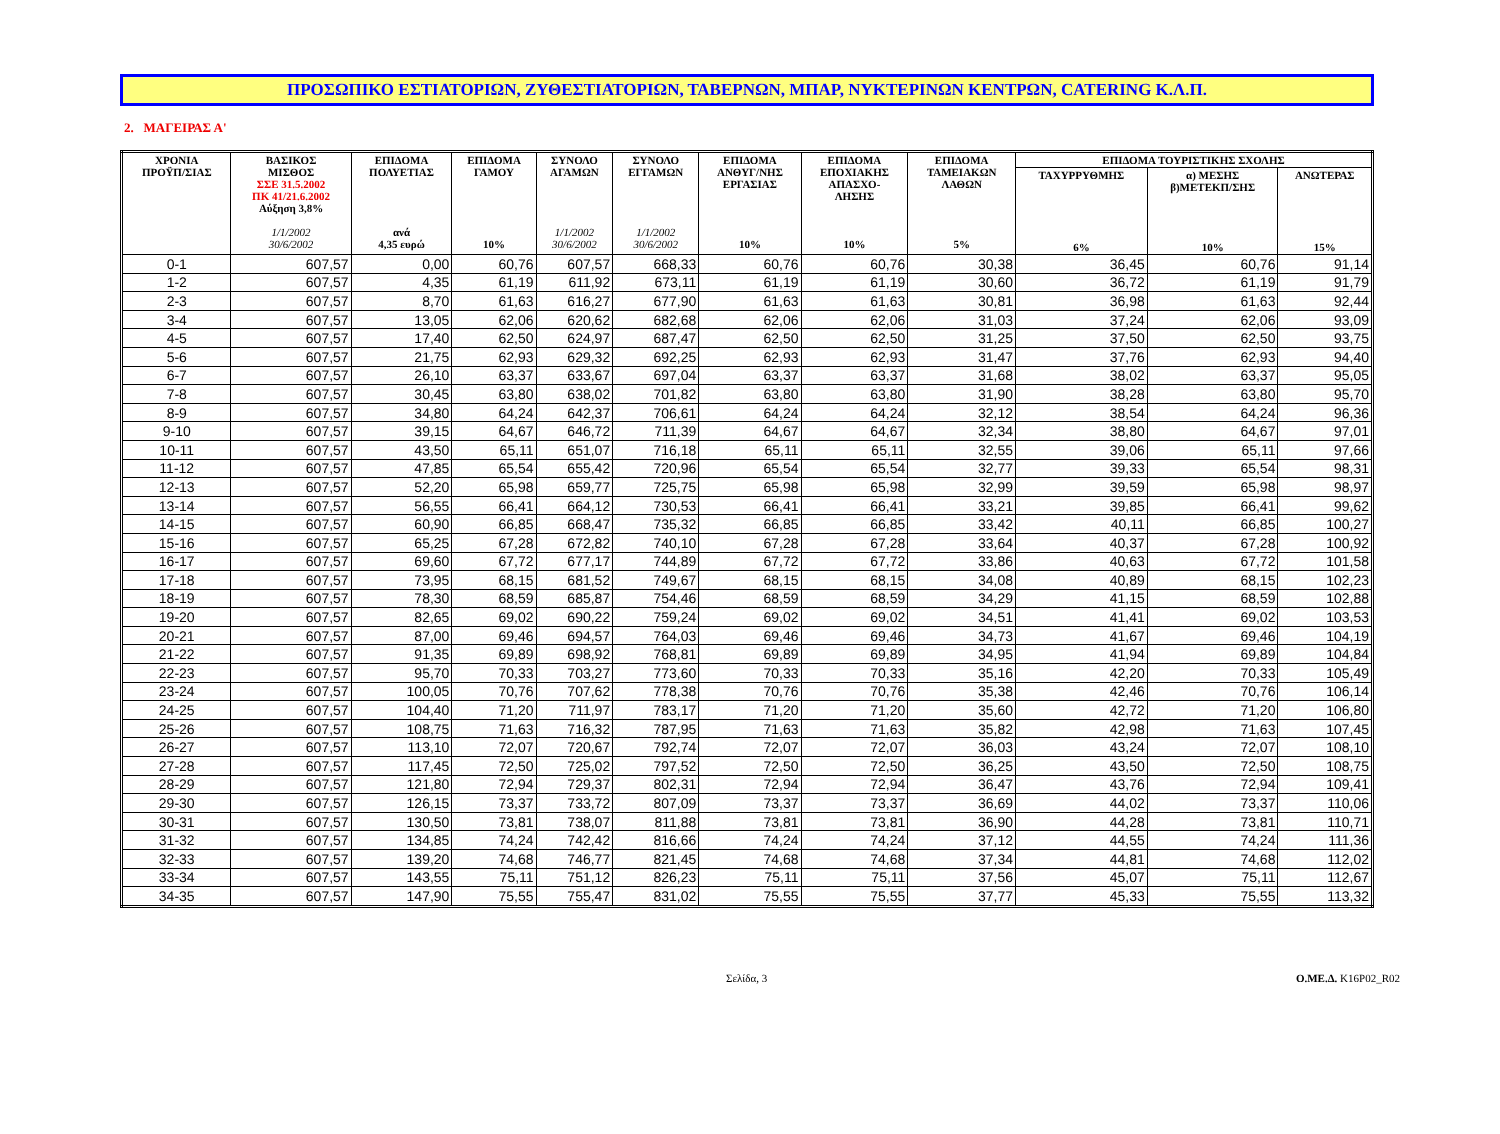ΠΡΟΣΩΠΙΚΟ ΕΣΤΙΑΤΟΡΙΩΝ, ΖΥΘΕΣΤΙΑΤΟΡΙΩΝ, ΤΑΒΕΡΝΩΝ, ΜΠΑΡ, ΝΥΚΤΕΡΙΝΩΝ ΚΕΝΤΡΩΝ, CATERING Κ.Λ.Π.
2. ΜΑΓΕΙΡΑΣ Α'
| ΧΡΟΝΙΑ ΠΡΟΫΠ/ΣΙΑΣ | ΒΑΣΙΚΟΣ ΜΙΣΘΟΣ ΣΣΕ 31.5.2002 ΠΚ 41/21.6.2002 Αύξηση 3,8% 1/1/2002 30/6/2002 | ΕΠΙΔΟΜΑ ΠΟΛΥΕΤΙΑΣ ανά 4,35 ευρώ | ΕΠΙΔΟΜΑ ΓΑΜΟΥ 10% | ΣΥΝΟΛΟ ΑΓΑΜΩΝ 1/1/2002 30/6/2002 | ΣΥΝΟΛΟ ΕΓΓΑΜΩΝ 1/1/2002 30/6/2002 | ΕΠΙΔΟΜΑ ΑΝΘΥΓ/ΝΗΣ ΕΡΓΑΣΙΑΣ 10% | ΕΠΙΔΟΜΑ ΕΠΟΧΙΑΚΗΣ ΑΠΑΣΧΟ- ΛΗΣΗΣ 10% | ΕΠΙΔΟΜΑ ΤΑΜΕΙΑΚΩΝ ΛΑΘΩΝ 5% | ΕΠΙΔΟΜΑ ΤΟΥΡΙΣΤΙΚΗΣ ΣΧΟΛΗΣ | | |
| --- | --- | --- | --- | --- | --- | --- | --- | --- | --- | --- | --- |
| | | | | | | | | | ΤΑΧΥΡΡΥΘΜΗΣ 6% | α) ΜΕΣΗΣ β)ΜΕΤΕΚΠ/ΣΗΣ 10% | ΑΝΩΤΕΡΑΣ 15% |
| 0-1 | 607,57 | 0,00 | 60,76 | 607,57 | 668,33 | 60,76 | 60,76 | 30,38 | 36,45 | 60,76 | 91,14 |
| 1-2 | 607,57 | 4,35 | 61,19 | 611,92 | 673,11 | 61,19 | 61,19 | 30,60 | 36,72 | 61,19 | 91,79 |
| 2-3 | 607,57 | 8,70 | 61,63 | 616,27 | 677,90 | 61,63 | 61,63 | 30,81 | 36,98 | 61,63 | 92,44 |
| 3-4 | 607,57 | 13,05 | 62,06 | 620,62 | 682,68 | 62,06 | 62,06 | 31,03 | 37,24 | 62,06 | 93,09 |
| 4-5 | 607,57 | 17,40 | 62,50 | 624,97 | 687,47 | 62,50 | 62,50 | 31,25 | 37,50 | 62,50 | 93,75 |
| 5-6 | 607,57 | 21,75 | 62,93 | 629,32 | 692,25 | 62,93 | 62,93 | 31,47 | 37,76 | 62,93 | 94,40 |
| 6-7 | 607,57 | 26,10 | 63,37 | 633,67 | 697,04 | 63,37 | 63,37 | 31,68 | 38,02 | 63,37 | 95,05 |
| 7-8 | 607,57 | 30,45 | 63,80 | 638,02 | 701,82 | 63,80 | 63,80 | 31,90 | 38,28 | 63,80 | 95,70 |
| 8-9 | 607,57 | 34,80 | 64,24 | 642,37 | 706,61 | 64,24 | 64,24 | 32,12 | 38,54 | 64,24 | 96,36 |
| 9-10 | 607,57 | 39,15 | 64,67 | 646,72 | 711,39 | 64,67 | 64,67 | 32,34 | 38,80 | 64,67 | 97,01 |
| 10-11 | 607,57 | 43,50 | 65,11 | 651,07 | 716,18 | 65,11 | 65,11 | 32,55 | 39,06 | 65,11 | 97,66 |
| 11-12 | 607,57 | 47,85 | 65,54 | 655,42 | 720,96 | 65,54 | 65,54 | 32,77 | 39,33 | 65,54 | 98,31 |
| 12-13 | 607,57 | 52,20 | 65,98 | 659,77 | 725,75 | 65,98 | 65,98 | 32,99 | 39,59 | 65,98 | 98,97 |
| 13-14 | 607,57 | 56,55 | 66,41 | 664,12 | 730,53 | 66,41 | 66,41 | 33,21 | 39,85 | 66,41 | 99,62 |
| 14-15 | 607,57 | 60,90 | 66,85 | 668,47 | 735,32 | 66,85 | 66,85 | 33,42 | 40,11 | 66,85 | 100,27 |
| 15-16 | 607,57 | 65,25 | 67,28 | 672,82 | 740,10 | 67,28 | 67,28 | 33,64 | 40,37 | 67,28 | 100,92 |
| 16-17 | 607,57 | 69,60 | 67,72 | 677,17 | 744,89 | 67,72 | 67,72 | 33,86 | 40,63 | 67,72 | 101,58 |
| 17-18 | 607,57 | 73,95 | 68,15 | 681,52 | 749,67 | 68,15 | 68,15 | 34,08 | 40,89 | 68,15 | 102,23 |
| 18-19 | 607,57 | 78,30 | 68,59 | 685,87 | 754,46 | 68,59 | 68,59 | 34,29 | 41,15 | 68,59 | 102,88 |
| 19-20 | 607,57 | 82,65 | 69,02 | 690,22 | 759,24 | 69,02 | 69,02 | 34,51 | 41,41 | 69,02 | 103,53 |
| 20-21 | 607,57 | 87,00 | 69,46 | 694,57 | 764,03 | 69,46 | 69,46 | 34,73 | 41,67 | 69,46 | 104,19 |
| 21-22 | 607,57 | 91,35 | 69,89 | 698,92 | 768,81 | 69,89 | 69,89 | 34,95 | 41,94 | 69,89 | 104,84 |
| 22-23 | 607,57 | 95,70 | 70,33 | 703,27 | 773,60 | 70,33 | 70,33 | 35,16 | 42,20 | 70,33 | 105,49 |
| 23-24 | 607,57 | 100,05 | 70,76 | 707,62 | 778,38 | 70,76 | 70,76 | 35,38 | 42,46 | 70,76 | 106,14 |
| 24-25 | 607,57 | 104,40 | 71,20 | 711,97 | 783,17 | 71,20 | 71,20 | 35,60 | 42,72 | 71,20 | 106,80 |
| 25-26 | 607,57 | 108,75 | 71,63 | 716,32 | 787,95 | 71,63 | 71,63 | 35,82 | 42,98 | 71,63 | 107,45 |
| 26-27 | 607,57 | 113,10 | 72,07 | 720,67 | 792,74 | 72,07 | 72,07 | 36,03 | 43,24 | 72,07 | 108,10 |
| 27-28 | 607,57 | 117,45 | 72,50 | 725,02 | 797,52 | 72,50 | 72,50 | 36,25 | 43,50 | 72,50 | 108,75 |
| 28-29 | 607,57 | 121,80 | 72,94 | 729,37 | 802,31 | 72,94 | 72,94 | 36,47 | 43,76 | 72,94 | 109,41 |
| 29-30 | 607,57 | 126,15 | 73,37 | 733,72 | 807,09 | 73,37 | 73,37 | 36,69 | 44,02 | 73,37 | 110,06 |
| 30-31 | 607,57 | 130,50 | 73,81 | 738,07 | 811,88 | 73,81 | 73,81 | 36,90 | 44,28 | 73,81 | 110,71 |
| 31-32 | 607,57 | 134,85 | 74,24 | 742,42 | 816,66 | 74,24 | 74,24 | 37,12 | 44,55 | 74,24 | 111,36 |
| 32-33 | 607,57 | 139,20 | 74,68 | 746,77 | 821,45 | 74,68 | 74,68 | 37,34 | 44,81 | 74,68 | 112,02 |
| 33-34 | 607,57 | 143,55 | 75,11 | 751,12 | 826,23 | 75,11 | 75,11 | 37,56 | 45,07 | 75,11 | 112,67 |
| 34-35 | 607,57 | 147,90 | 75,55 | 755,47 | 831,02 | 75,55 | 75,55 | 37,77 | 45,33 | 75,55 | 113,32 |
Σελίδα, 3 Ο.ΜΕ.Δ. K16P02_R02